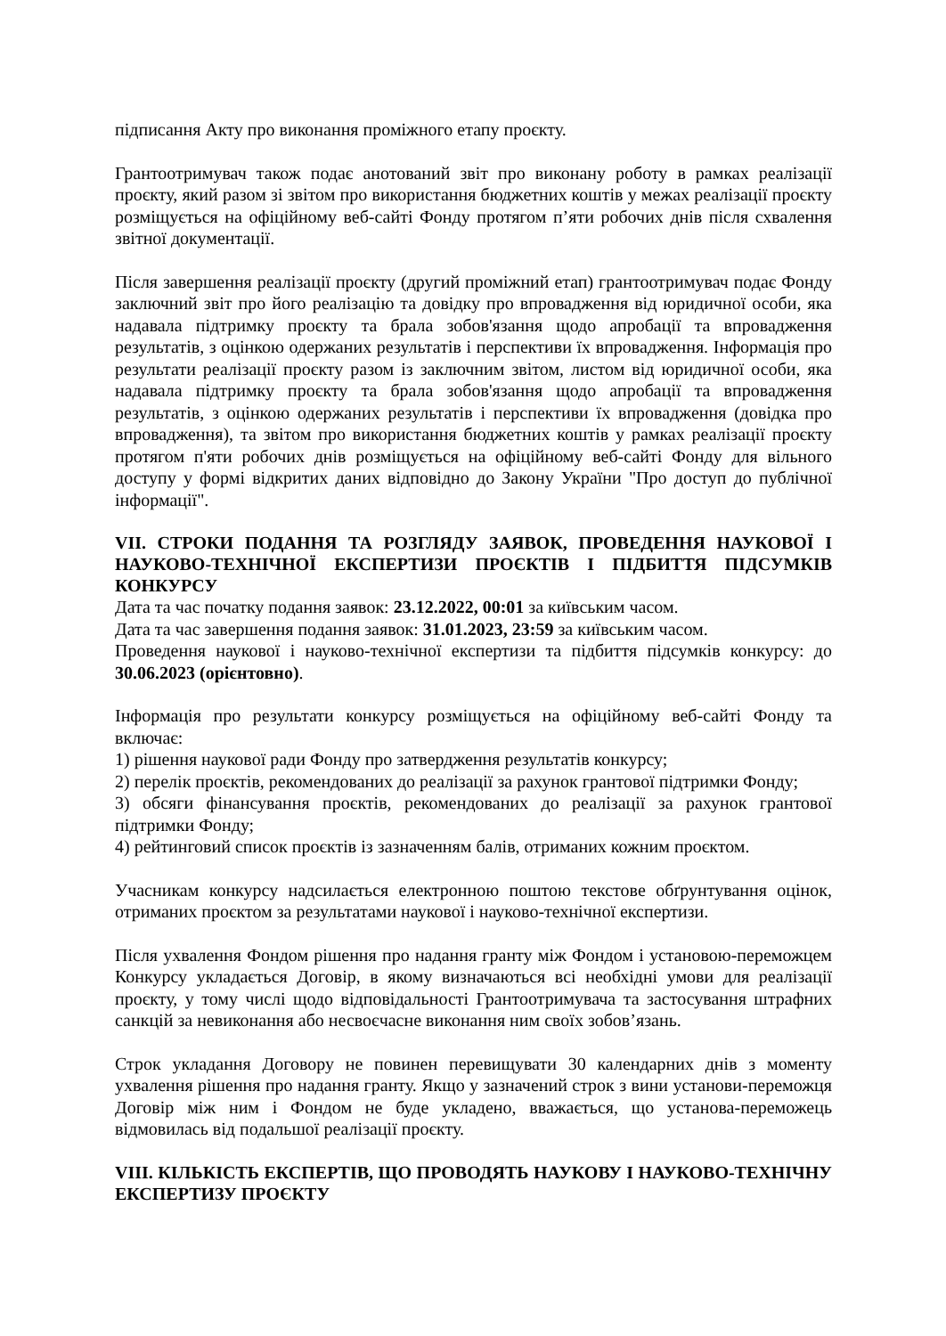підписання Акту про виконання проміжного етапу проєкту.
Грантоотримувач також подає анотований звіт про виконану роботу в рамках реалізації проєкту, який разом зі звітом про використання бюджетних коштів у межах реалізації проєкту розміщується на офіційному веб-сайті Фонду протягом п’яти робочих днів після схвалення звітної документації.
Після завершення реалізації проєкту (другий проміжний етап) грантоотримувач подає Фонду заключний звіт про його реалізацію та довідку про впровадження від юридичної особи, яка надавала підтримку проєкту та брала зобов'язання щодо апробації та впровадження результатів, з оцінкою одержаних результатів і перспективи їх впровадження. Інформація про результати реалізації проєкту разом із заключним звітом, листом від юридичної особи, яка надавала підтримку проєкту та брала зобов'язання щодо апробації та впровадження результатів, з оцінкою одержаних результатів і перспективи їх впровадження (довідка про впровадження), та звітом про використання бюджетних коштів у рамках реалізації проєкту протягом п'яти робочих днів розміщується на офіційному веб-сайті Фонду для вільного доступу у формі відкритих даних відповідно до Закону України "Про доступ до публічної інформації".
VII. СТРОКИ ПОДАННЯ ТА РОЗГЛЯДУ ЗАЯВОК, ПРОВЕДЕННЯ НАУКОВОЇ І НАУКОВО-ТЕХНІЧНОЇ ЕКСПЕРТИЗИ ПРОЄКТІВ І ПІДБИТТЯ ПІДСУМКІВ КОНКУРСУ
Дата та час початку подання заявок: 23.12.2022, 00:01 за київським часом.
Дата та час завершення подання заявок: 31.01.2023, 23:59 за київським часом.
Проведення наукової і науково-технічної експертизи та підбиття підсумків конкурсу: до 30.06.2023 (орієнтовно).
Інформація про результати конкурсу розміщується на офіційному веб-сайті Фонду та включає:
1) рішення наукової ради Фонду про затвердження результатів конкурсу;
2) перелік проєктів, рекомендованих до реалізації за рахунок грантової підтримки Фонду;
3) обсяги фінансування проєктів, рекомендованих до реалізації за рахунок грантової підтримки Фонду;
4) рейтинговий список проєктів із зазначенням балів, отриманих кожним проєктом.
Учасникам конкурсу надсилається електронною поштою текстове обґрунтування оцінок, отриманих проєктом за результатами наукової і науково-технічної експертизи.
Після ухвалення Фондом рішення про надання гранту між Фондом і установою-переможцем Конкурсу укладається Договір, в якому визначаються всі необхідні умови для реалізації проєкту, у тому числі щодо відповідальності Грантоотримувача та застосування штрафних санкцій за невиконання або несвоєчасне виконання ним своїх зобов’язань.
Строк укладання Договору не повинен перевищувати 30 календарних днів з моменту ухвалення рішення про надання гранту. Якщо у зазначений строк з вини установи-переможця Договір між ним і Фондом не буде укладено, вважається, що установа-переможець відмовилась від подальшої реалізації проєкту.
VIII. КІЛЬКІСТЬ ЕКСПЕРТІВ, ЩО ПРОВОДЯТЬ НАУКОВУ І НАУКОВО-ТЕХНІЧНУ ЕКСПЕРТИЗУ ПРОЄКТУ